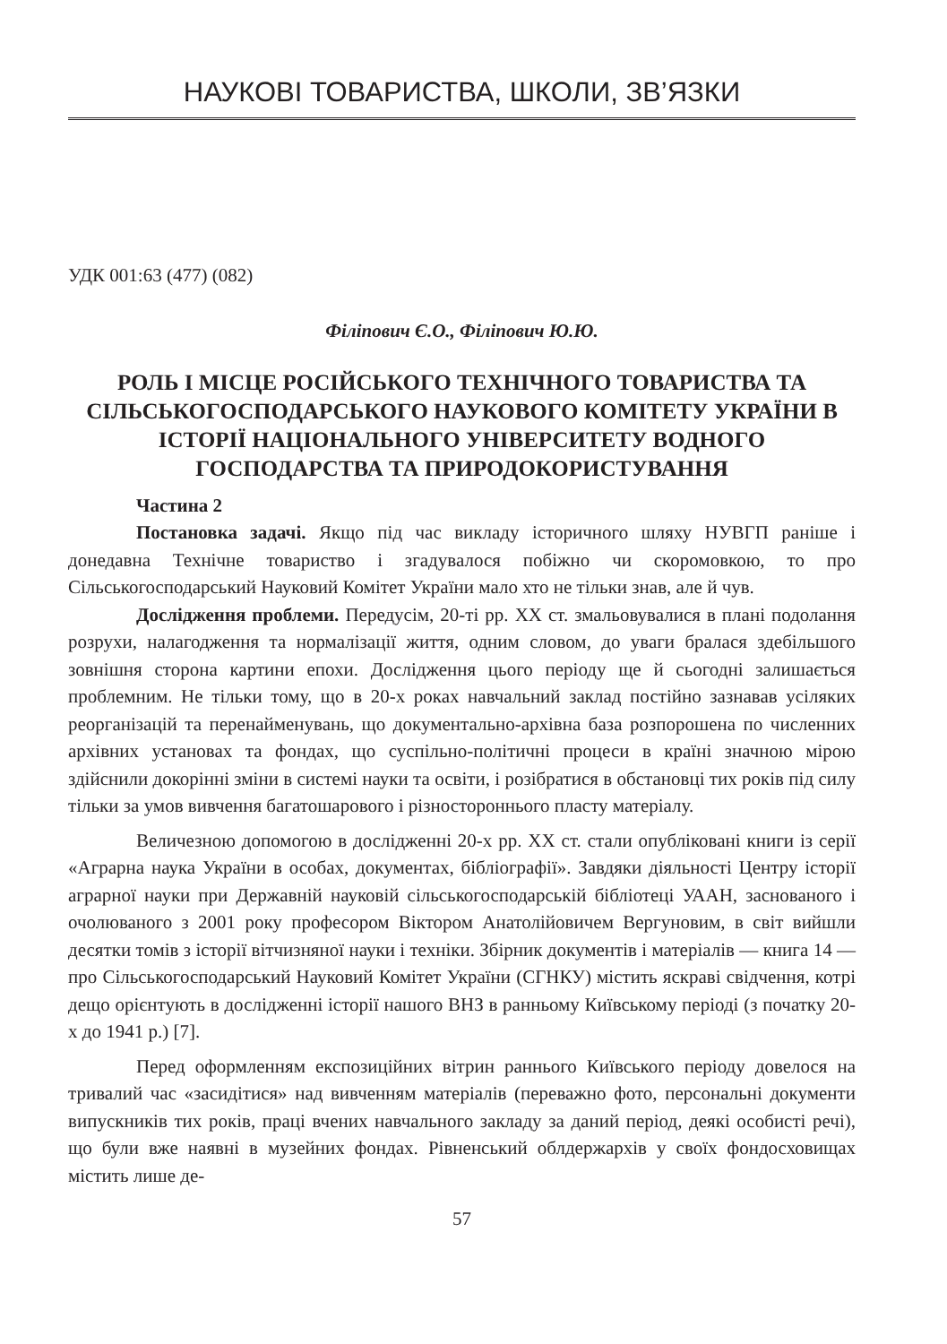НАУКОВІ ТОВАРИСТВА, ШКОЛИ, ЗВ’ЯЗКИ
УДК 001:63 (477) (082)
Філіпович Є.О., Філіпович Ю.Ю.
РОЛЬ І МІСЦЕ РОСІЙСЬКОГО ТЕХНІЧНОГО ТОВАРИСТВА ТА СІЛЬСЬКОГОСПОДАРСЬКОГО НАУКОВОГО КОМІТЕТУ УКРАЇНИ В ІСТОРІЇ НАЦІОНАЛЬНОГО УНІВЕРСИТЕТУ ВОДНОГО ГОСПОДАРСТВА ТА ПРИРОДОКОРИСТУВАННЯ
Частина 2
Постановка задачі. Якщо під час викладу історичного шляху НУВГП раніше і донедавна Технічне товариство і згадувалося побіжно чи скоромовкою, то про Сільськогосподарський Науковий Комітет України мало хто не тільки знав, але й чув.
Дослідження проблеми. Передусім, 20-ті рр. ХХ ст. змальовувалися в плані подолання розрухи, налагодження та нормалізації життя, одним словом, до уваги бралася здебільшого зовнішня сторона картини епохи. Дослідження цього періоду ще й сьогодні залишається проблемним. Не тільки тому, що в 20-х роках навчальний заклад постійно зазнавав усіляких реорганізацій та перенайменувань, що документально-архівна база розпорошена по численних архівних установах та фондах, що суспільно-політичні процеси в країні значною мірою здійснили докорінні зміни в системі науки та освіти, і розібратися в обстановці тих років під силу тільки за умов вивчення багатошарового і різностороннього пласту матеріалу.
Величезною допомогою в дослідженні 20-х рр. ХХ ст. стали опубліковані книги із серії «Аграрна наука України в особах, документах, бібліографії». Завдяки діяльності Центру історії аграрної науки при Державній науковій сільськогосподарській бібліотеці УААН, заснованого і очолюваного з 2001 року професором Віктором Анатолійовичем Вергуновим, в світ вийшли десятки томів з історії вітчизняної науки і техніки. Збірник документів і матеріалів — книга 14 — про Сільськогосподарський Науковий Комітет України (СГНКУ) містить яскраві свідчення, котрі дещо орієнтують в дослідженні історії нашого ВНЗ в ранньому Київському періоді (з початку 20-х до 1941 р.) [7].
Перед оформленням експозиційних вітрин раннього Київського періоду довелося на тривалий час «засидітися» над вивченням матеріалів (переважно фото, персональні документи випускників тих років, праці вчених навчального закладу за даний період, деякі особисті речі), що були вже наявні в музейних фондах. Рівненський облдержархів у своїх фондосховищах містить лише де-
57